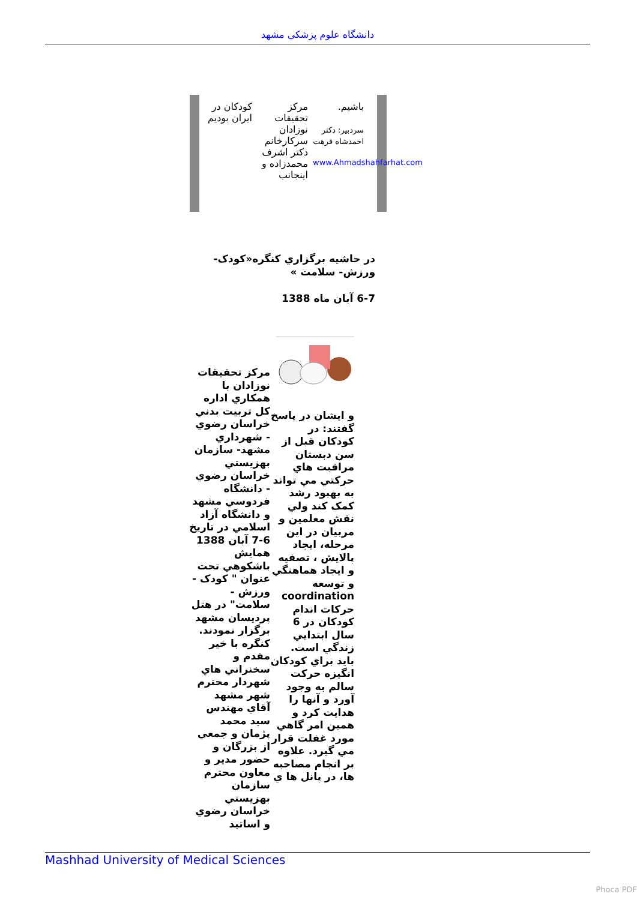دانشگاه علوم پزشکی مشهد
کودکان در ایران بودیم
مرکز تحقیقات نوزادان سرکارخانم دکتر اشرف محمدزاده و اینجانب
باشیم.
سردبیر: دکتر احمدشاه فرهت
www.Ahmadshahfarhat.com
در حاشيه برگزاري کنگره«کودک- ورزش- سلامت »
6-7 آبان ماه 1388
مرکز تحقيقات نوزادان با همکاري اداره کل تربيت بدني خراسان رضوي - شهرداري مشهد- سازمان بهزيستي خراسان رضوي - دانشگاه فردوسي مشهد و دانشگاه آزاد اسلامي در تاريخ 6-7 آبان 1388 همايش باشکوهي تحت عنوان " کودک - ورزش - سلامت" در هتل پرديسان مشهد برگزار نمودند. کنگره با خير مقدم و سخنراني هاي شهردار محترم شهر مشهد آقاي مهندس سيد محمد پژمان و جمعي از بزرگان و حضور مدير و معاون محترم سازمان بهزيستي خراسان رضوي و اساتيد
و ايشان در پاسخ گفتند: در کودکان قبل از سن دبستان مراقبت هاي حرکتي مي تواند به بهبود رشد کمک کند ولي نقش معلمين و مربيان در اين مرحله، ايجاد پالايش ، تصفيه و ايجاد هماهنگي و توسعه coordination حرکات اندام کودکان در 6 سال ابتدايي زندگي است. بايد براي کودکان انگيزه حرکت سالم به وجود آورد و آنها را هدايت کرد و همين امر گاهي مورد غفلت قرار مي گيرد. علاوه بر انجام مصاحبه ها، در پانل ها ي
Mashhad University of Medical Sciences
Phoca PDF